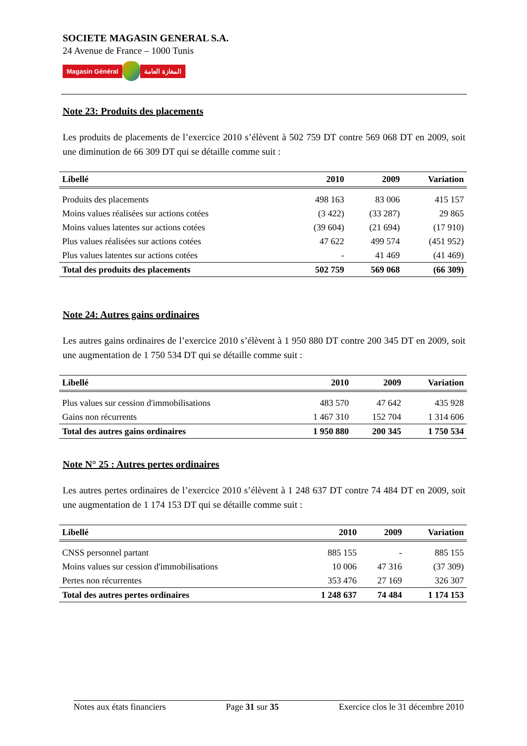SOCIETE MAGASIN GENERAL S.A.
24 Avenue de France – 1000 Tunis
Magasin Général المغازة العامة
Note 23: Produits des placements
Les produits de placements de l’exercice 2010 s’élèvent à 502 759 DT contre 569 068 DT en 2009, soit une diminution de 66 309 DT qui se détaille comme suit :
| Libellé | 2010 | 2009 | Variation |
| --- | --- | --- | --- |
| Produits des placements | 498 163 | 83 006 | 415 157 |
| Moins values réalisées sur actions cotées | (3 422) | (33 287) | 29 865 |
| Moins values latentes sur actions cotées | (39 604) | (21 694) | (17 910) |
| Plus values réalisées sur actions cotées | 47 622 | 499 574 | (451 952) |
| Plus values latentes sur actions cotées | - | 41 469 | (41 469) |
| Total des produits des placements | 502 759 | 569 068 | (66 309) |
Note 24: Autres gains ordinaires
Les autres gains ordinaires de l’exercice 2010 s’élèvent à 1 950 880 DT contre 200 345 DT en 2009, soit une augmentation de 1 750 534 DT qui se détaille comme suit :
| Libellé | 2010 | 2009 | Variation |
| --- | --- | --- | --- |
| Plus values sur cession d'immobilisations | 483 570 | 47 642 | 435 928 |
| Gains non récurrents | 1 467 310 | 152 704 | 1 314 606 |
| Total des autres gains ordinaires | 1 950 880 | 200 345 | 1 750 534 |
Note N° 25 : Autres pertes ordinaires
Les autres pertes ordinaires de l’exercice 2010 s’élèvent à 1 248 637 DT contre 74 484 DT en 2009, soit une augmentation de 1 174 153 DT qui se détaille comme suit :
| Libellé | 2010 | 2009 | Variation |
| --- | --- | --- | --- |
| CNSS personnel partant | 885 155 | - | 885 155 |
| Moins values sur cession d'immobilisations | 10 006 | 47 316 | (37 309) |
| Pertes non récurrentes | 353 476 | 27 169 | 326 307 |
| Total des autres pertes ordinaires | 1 248 637 | 74 484 | 1 174 153 |
Notes aux états financiers Page 31 sur 35 Exercice clos le 31 décembre 2010